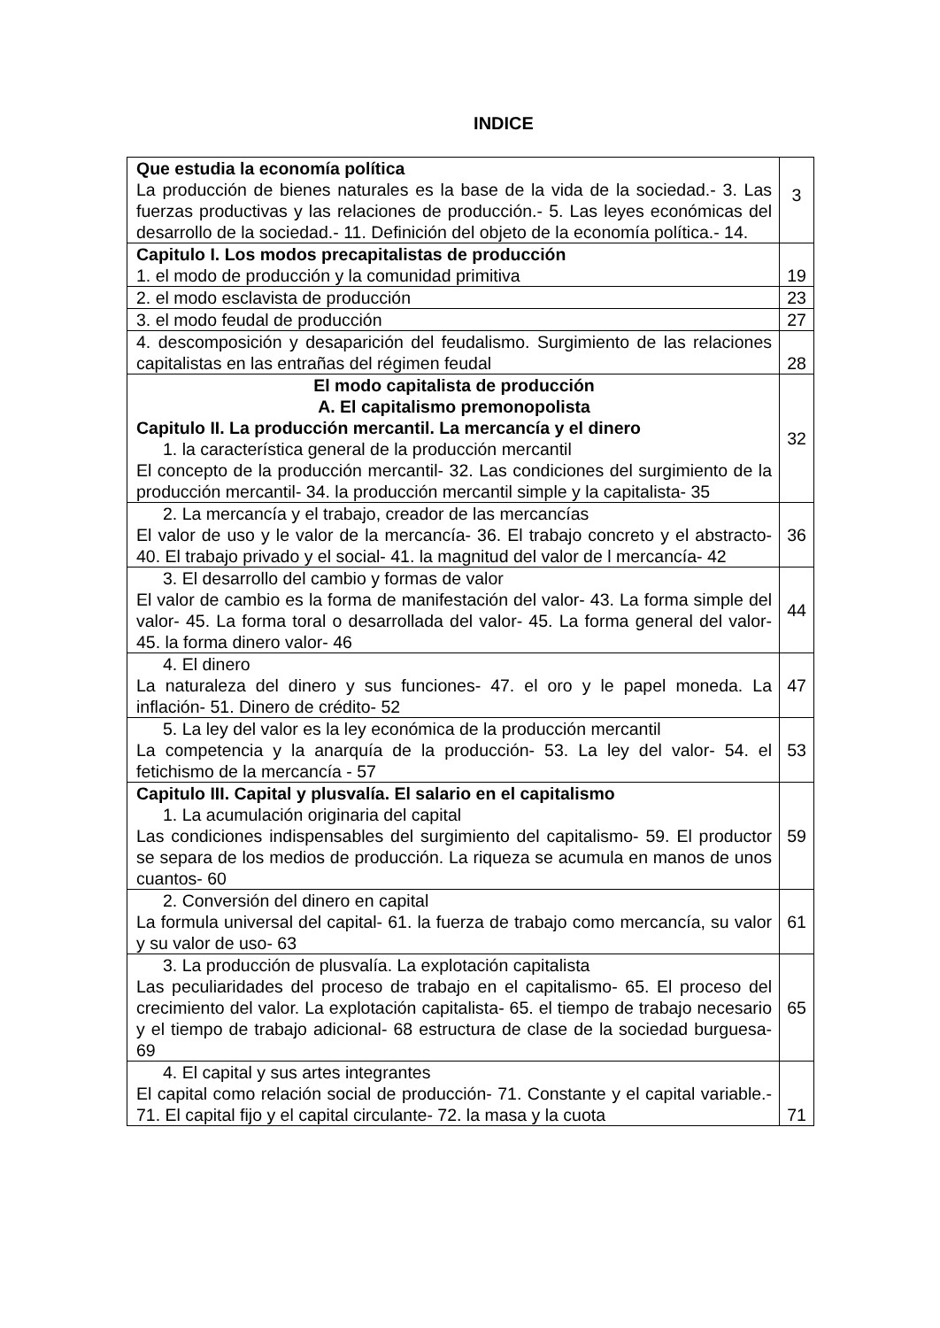INDICE
| Que estudia la economía política La producción de bienes naturales es la base de la vida de la sociedad.- 3. Las fuerzas productivas y las relaciones de producción.- 5. Las leyes económicas del desarrollo de la sociedad.- 11. Definición del objeto de la economía política.- 14. | 3 |
| Capitulo I. Los modos precapitalistas de producción 1. el modo de producción y la comunidad primitiva | 19 |
| 2. el modo esclavista de producción | 23 |
| 3. el modo feudal de producción | 27 |
| 4. descomposición y desaparición del feudalismo. Surgimiento de las relaciones capitalistas en las entrañas del régimen feudal | 28 |
| El modo capitalista de producción A. El capitalismo premonopolista Capitulo II. La producción mercantil. La mercancía y el dinero 1. la característica general de la producción mercantil El concepto de la producción mercantil- 32. Las condiciones del surgimiento de la producción mercantil- 34. la producción mercantil simple y la capitalista- 35 | 32 |
| 2. La mercancía y el trabajo, creador de las mercancías El valor de uso y le valor de la mercancía- 36. El trabajo concreto y el abstracto- 40. El trabajo privado y el social- 41. la magnitud del valor de l mercancía- 42 | 36 |
| 3. El desarrollo del cambio y formas de valor El valor de cambio es la forma de manifestación del valor- 43. La forma simple del valor- 45. La forma toral o desarrollada del valor- 45. La forma general del valor- 45. la forma dinero valor- 46 | 44 |
| 4. El dinero La naturaleza del dinero y sus funciones- 47. el oro y le papel moneda. La inflación- 51. Dinero de crédito- 52 | 47 |
| 5. La ley del valor es la ley económica de la producción mercantil La competencia y la anarquía de la producción- 53. La ley del valor- 54. el fetichismo de la mercancía - 57 | 53 |
| Capitulo III. Capital y plusvalía. El salario en el capitalismo 1. La acumulación originaria del capital Las condiciones indispensables del surgimiento del capitalismo- 59. El productor se separa de los medios de producción. La riqueza se acumula en manos de unos cuantos- 60 | 59 |
| 2. Conversión del dinero en capital La formula universal del capital- 61. la fuerza de trabajo como mercancía, su valor y su valor de uso- 63 | 61 |
| 3. La producción de plusvalía. La explotación capitalista Las peculiaridades del proceso de trabajo en el capitalismo- 65. El proceso del crecimiento del valor. La explotación capitalista- 65. el tiempo de trabajo necesario y el tiempo de trabajo adicional- 68 estructura de clase de la sociedad burguesa- 69 | 65 |
| 4. El capital y sus artes integrantes El capital como relación social de producción- 71. Constante y el capital variable.- 71. El capital fijo y el capital circulante- 72. la masa y la cuota | 71 |